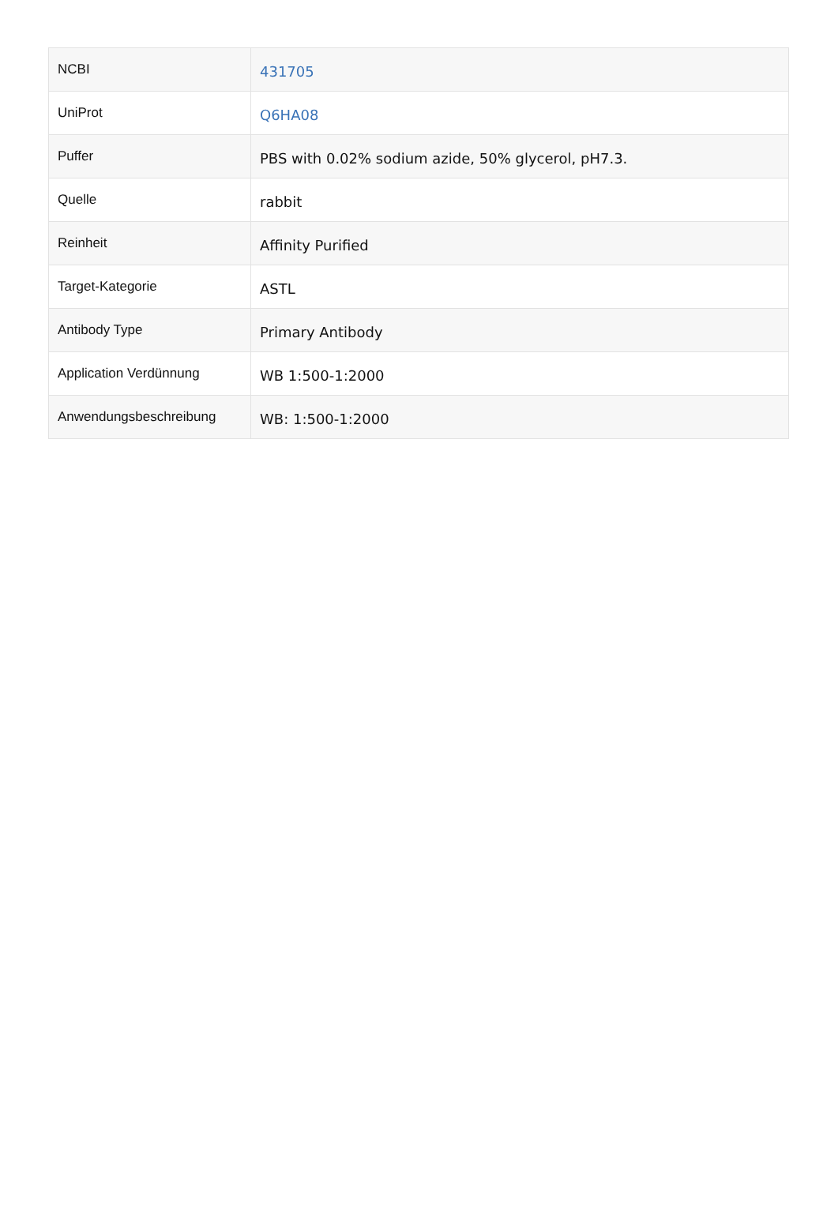| NCBI | 431705 |
| UniProt | Q6HA08 |
| Puffer | PBS with 0.02% sodium azide, 50% glycerol, pH7.3. |
| Quelle | rabbit |
| Reinheit | Affinity Purified |
| Target-Kategorie | ASTL |
| Antibody Type | Primary Antibody |
| Application Verdünnung | WB 1:500-1:2000 |
| Anwendungsbeschreibung | WB: 1:500-1:2000 |